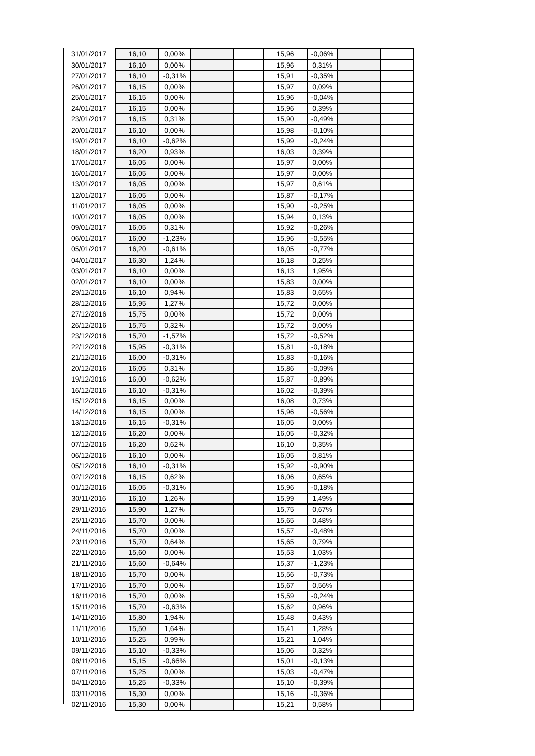| 31/01/2017 | 16,10 | 0,00% | | | 15,96 | -0,06% | | |
| 30/01/2017 | 16,10 | 0,00% | | | 15,96 | 0,31% | | |
| 27/01/2017 | 16,10 | -0,31% | | | 15,91 | -0,35% | | |
| 26/01/2017 | 16,15 | 0,00% | | | 15,97 | 0,09% | | |
| 25/01/2017 | 16,15 | 0,00% | | | 15,96 | -0,04% | | |
| 24/01/2017 | 16,15 | 0,00% | | | 15,96 | 0,39% | | |
| 23/01/2017 | 16,15 | 0,31% | | | 15,90 | -0,49% | | |
| 20/01/2017 | 16,10 | 0,00% | | | 15,98 | -0,10% | | |
| 19/01/2017 | 16,10 | -0,62% | | | 15,99 | -0,24% | | |
| 18/01/2017 | 16,20 | 0,93% | | | 16,03 | 0,39% | | |
| 17/01/2017 | 16,05 | 0,00% | | | 15,97 | 0,00% | | |
| 16/01/2017 | 16,05 | 0,00% | | | 15,97 | 0,00% | | |
| 13/01/2017 | 16,05 | 0,00% | | | 15,97 | 0,61% | | |
| 12/01/2017 | 16,05 | 0,00% | | | 15,87 | -0,17% | | |
| 11/01/2017 | 16,05 | 0,00% | | | 15,90 | -0,25% | | |
| 10/01/2017 | 16,05 | 0,00% | | | 15,94 | 0,13% | | |
| 09/01/2017 | 16,05 | 0,31% | | | 15,92 | -0,26% | | |
| 06/01/2017 | 16,00 | -1,23% | | | 15,96 | -0,55% | | |
| 05/01/2017 | 16,20 | -0,61% | | | 16,05 | -0,77% | | |
| 04/01/2017 | 16,30 | 1,24% | | | 16,18 | 0,25% | | |
| 03/01/2017 | 16,10 | 0,00% | | | 16,13 | 1,95% | | |
| 02/01/2017 | 16,10 | 0,00% | | | 15,83 | 0,00% | | |
| 29/12/2016 | 16,10 | 0,94% | | | 15,83 | 0,65% | | |
| 28/12/2016 | 15,95 | 1,27% | | | 15,72 | 0,00% | | |
| 27/12/2016 | 15,75 | 0,00% | | | 15,72 | 0,00% | | |
| 26/12/2016 | 15,75 | 0,32% | | | 15,72 | 0,00% | | |
| 23/12/2016 | 15,70 | -1,57% | | | 15,72 | -0,52% | | |
| 22/12/2016 | 15,95 | -0,31% | | | 15,81 | -0,18% | | |
| 21/12/2016 | 16,00 | -0,31% | | | 15,83 | -0,16% | | |
| 20/12/2016 | 16,05 | 0,31% | | | 15,86 | -0,09% | | |
| 19/12/2016 | 16,00 | -0,62% | | | 15,87 | -0,89% | | |
| 16/12/2016 | 16,10 | -0,31% | | | 16,02 | -0,39% | | |
| 15/12/2016 | 16,15 | 0,00% | | | 16,08 | 0,73% | | |
| 14/12/2016 | 16,15 | 0,00% | | | 15,96 | -0,56% | | |
| 13/12/2016 | 16,15 | -0,31% | | | 16,05 | 0,00% | | |
| 12/12/2016 | 16,20 | 0,00% | | | 16,05 | -0,32% | | |
| 07/12/2016 | 16,20 | 0,62% | | | 16,10 | 0,35% | | |
| 06/12/2016 | 16,10 | 0,00% | | | 16,05 | 0,81% | | |
| 05/12/2016 | 16,10 | -0,31% | | | 15,92 | -0,90% | | |
| 02/12/2016 | 16,15 | 0,62% | | | 16,06 | 0,65% | | |
| 01/12/2016 | 16,05 | -0,31% | | | 15,96 | -0,18% | | |
| 30/11/2016 | 16,10 | 1,26% | | | 15,99 | 1,49% | | |
| 29/11/2016 | 15,90 | 1,27% | | | 15,75 | 0,67% | | |
| 25/11/2016 | 15,70 | 0,00% | | | 15,65 | 0,48% | | |
| 24/11/2016 | 15,70 | 0,00% | | | 15,57 | -0,48% | | |
| 23/11/2016 | 15,70 | 0,64% | | | 15,65 | 0,79% | | |
| 22/11/2016 | 15,60 | 0,00% | | | 15,53 | 1,03% | | |
| 21/11/2016 | 15,60 | -0,64% | | | 15,37 | -1,23% | | |
| 18/11/2016 | 15,70 | 0,00% | | | 15,56 | -0,73% | | |
| 17/11/2016 | 15,70 | 0,00% | | | 15,67 | 0,56% | | |
| 16/11/2016 | 15,70 | 0,00% | | | 15,59 | -0,24% | | |
| 15/11/2016 | 15,70 | -0,63% | | | 15,62 | 0,96% | | |
| 14/11/2016 | 15,80 | 1,94% | | | 15,48 | 0,43% | | |
| 11/11/2016 | 15,50 | 1,64% | | | 15,41 | 1,28% | | |
| 10/11/2016 | 15,25 | 0,99% | | | 15,21 | 1,04% | | |
| 09/11/2016 | 15,10 | -0,33% | | | 15,06 | 0,32% | | |
| 08/11/2016 | 15,15 | -0,66% | | | 15,01 | -0,13% | | |
| 07/11/2016 | 15,25 | 0,00% | | | 15,03 | -0,47% | | |
| 04/11/2016 | 15,25 | -0,33% | | | 15,10 | -0,39% | | |
| 03/11/2016 | 15,30 | 0,00% | | | 15,16 | -0,36% | | |
| 02/11/2016 | 15,30 | 0,00% | | | 15,21 | 0,58% | | |